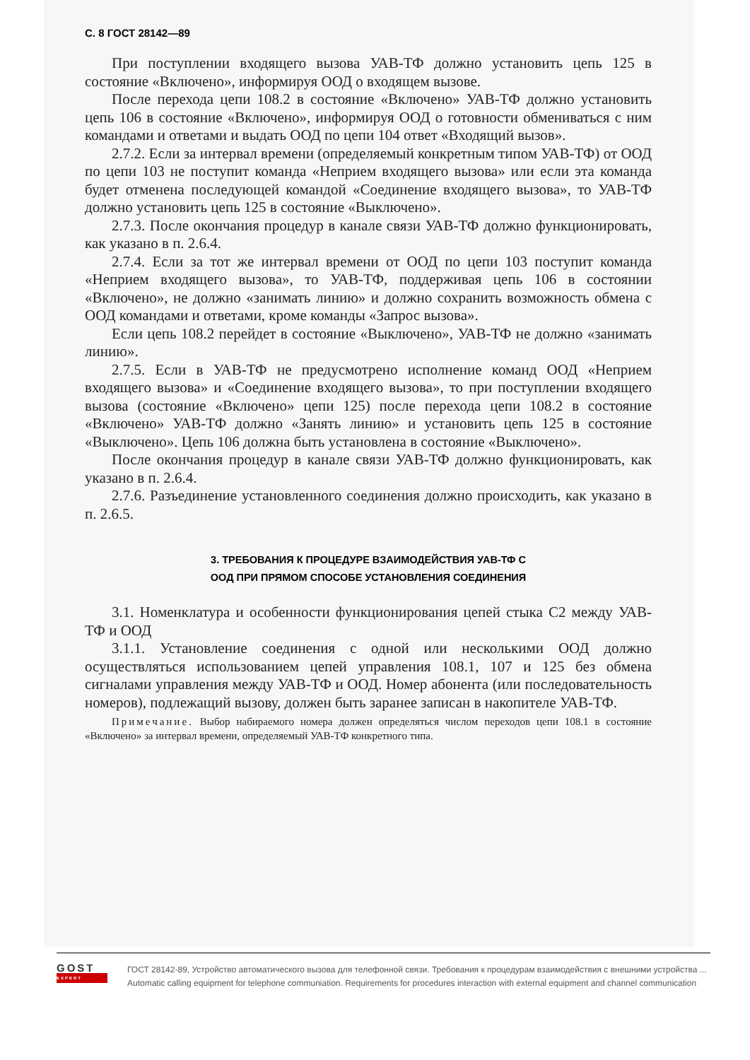С. 8 ГОСТ 28142—89
При поступлении входящего вызова УАВ-ТФ должно установить цепь 125 в состояние «Включено», информируя ООД о входящем вызове.
После перехода цепи 108.2 в состояние «Включено» УАВ-ТФ должно установить цепь 106 в состояние «Включено», информируя ООД о готовности обмениваться с ним командами и ответами и выдать ООД по цепи 104 ответ «Входящий вызов».
2.7.2. Если за интервал времени (определяемый конкретным типом УАВ-ТФ) от ООД по цепи 103 не поступит команда «Неприем входящего вызова» или если эта команда будет отменена последующей командой «Соединение входящего вызова», то УАВ-ТФ должно установить цепь 125 в состояние «Выключено».
2.7.3. После окончания процедур в канале связи УАВ-ТФ должно функционировать, как указано в п. 2.6.4.
2.7.4. Если за тот же интервал времени от ООД по цепи 103 поступит команда «Неприем входящего вызова», то УАВ-ТФ, поддерживая цепь 106 в состоянии «Включено», не должно «занимать линию» и должно сохранить возможность обмена с ООД командами и ответами, кроме команды «Запрос вызова».
Если цепь 108.2 перейдет в состояние «Выключено», УАВ-ТФ не должно «занимать линию».
2.7.5. Если в УАВ-ТФ не предусмотрено исполнение команд ООД «Неприем входящего вызова» и «Соединение входящего вызова», то при поступлении входящего вызова (состояние «Включено» цепи 125) после перехода цепи 108.2 в состояние «Включено» УАВ-ТФ должно «Занять линию» и установить цепь 125 в состояние «Выключено». Цепь 106 должна быть установлена в состояние «Выключено».
После окончания процедур в канале связи УАВ-ТФ должно функционировать, как указано в п. 2.6.4.
2.7.6. Разъединение установленного соединения должно происходить, как указано в п. 2.6.5.
3. ТРЕБОВАНИЯ К ПРОЦЕДУРЕ ВЗАИМОДЕЙСТВИЯ УАВ-ТФ С
ООД ПРИ ПРЯМОМ СПОСОБЕ УСТАНОВЛЕНИЯ СОЕДИНЕНИЯ
3.1. Номенклатура и особенности функционирования цепей стыка С2 между УАВ-ТФ и ООД
3.1.1. Установление соединения с одной или несколькими ООД должно осуществляться использованием цепей управления 108.1, 107 и 125 без обмена сигналами управления между УАВ-ТФ и ООД. Номер абонента (или последовательность номеров), подлежащий вызову, должен быть заранее записан в накопителе УАВ-ТФ.
Примечание. Выбор набираемого номера должен определяться числом переходов цепи 108.1 в состояние «Включено» за интервал времени, определяемый УАВ-ТФ конкретного типа.
GOST
EXPERT
ГОСТ 28142-89, Устройство автоматического вызова для телефонной связи. Требования к процедурам взаимодействия с внешними устройства ...
Automatic calling equipment for telephone communiation. Requirements for procedures interaction with external equipment and channel communication